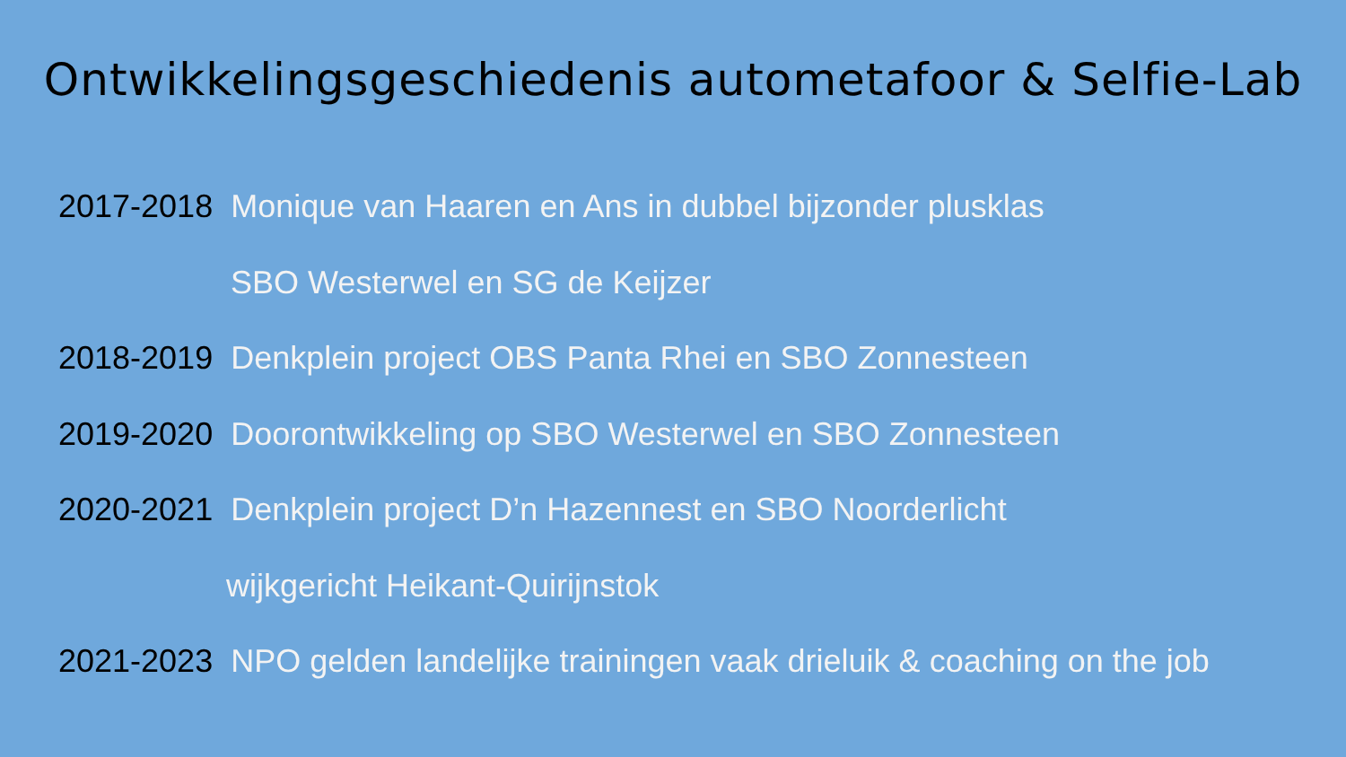Ontwikkelingsgeschiedenis autometafoor & Selfie-Lab
2017-2018 Monique van Haaren en Ans in dubbel bijzonder plusklas
SBO Westerwel en SG de Keijzer
2018-2019 Denkplein project OBS Panta Rhei en SBO Zonnesteen
2019-2020 Doorontwikkeling op SBO Westerwel en SBO Zonnesteen
2020-2021 Denkplein project D’n Hazennest en SBO Noorderlicht
wijkgericht Heikant-Quirijnstok
2021-2023 NPO gelden landelijke trainingen vaak drieluik & coaching on the job